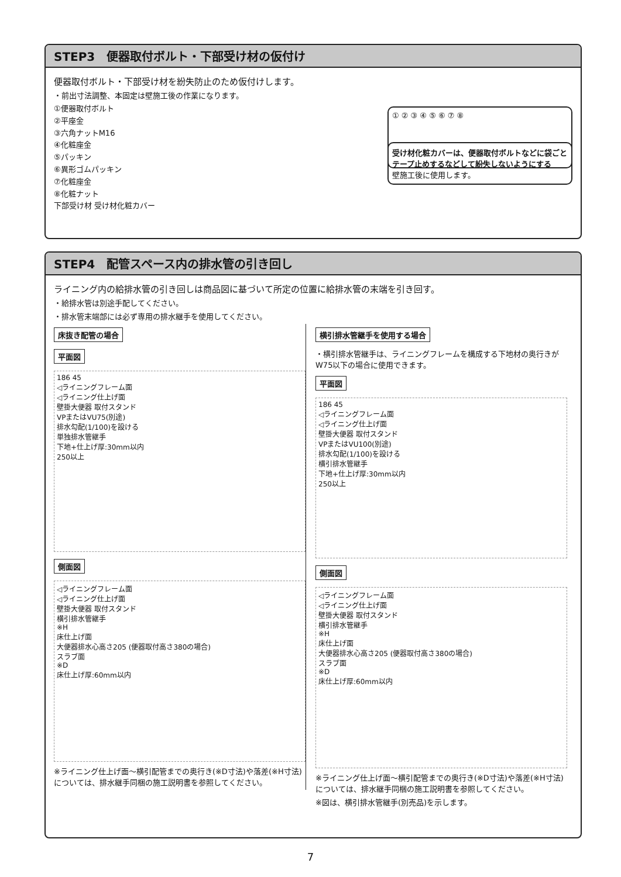STEP3　便器取付ボルト・下部受け材の仮付け
便器取付ボルト・下部受け材を紛失防止のため仮付けします。
・前出寸法調整、本固定は壁施工後の作業になります。
① ② ③ ④ ⑤ ⑥ ⑦ ⑧
①便器取付ボルト
②平座金
③六角ナットM16
④化粧座金
⑤パッキン
⑥異形ゴムパッキン
⑦化粧座金
⑧化粧ナット
下部受け材 受け材化粧カバー
受け材化粧カバーは、便器取付ボルトなどに袋ごとテープ止めするなどして紛失しないようにする
壁施工後に使用します。
STEP4　配管スペース内の排水管の引き回し
ライニング内の給排水管の引き回しは商品図に基づいて所定の位置に給排水管の末端を引き回す。
・給排水管は別途手配してください。
・排水管末端部には必ず専用の排水継手を使用してください。
床抜き配管の場合
平面図
186 45
◁ライニングフレーム面
◁ライニング仕上げ面
壁掛大便器 取付スタンド
VPまたはVU75(別途)
排水勾配(1/100)を設ける
単独排水管継手
下地+仕上げ厚:30mm以内
250以上
側面図
◁ライニングフレーム面
◁ライニング仕上げ面
壁掛大便器 取付スタンド
横引排水管継手
※H
床仕上げ面
大便器排水心高さ205 (便器取付高さ380の場合)
スラブ面
※D
床仕上げ厚:60mm以内
※ライニング仕上げ面～横引配管までの奥行き(※D寸法)や落差(※H寸法)については、排水継手同梱の施工説明書を参照してください。
横引排水管継手を使用する場合
・横引排水管継手は、ライニングフレームを構成する下地材の奥行きがW75以下の場合に使用できます。
平面図
186 45
◁ライニングフレーム面
◁ライニング仕上げ面
壁掛大便器 取付スタンド
VPまたはVU100(別途)
排水勾配(1/100)を設ける
横引排水管継手
下地+仕上げ厚:30mm以内
250以上
側面図
◁ライニングフレーム面
◁ライニング仕上げ面
壁掛大便器 取付スタンド
横引排水管継手
※H
床仕上げ面
大便器排水心高さ205 (便器取付高さ380の場合)
スラブ面
※D
床仕上げ厚:60mm以内
※ライニング仕上げ面～横引配管までの奥行き(※D寸法)や落差(※H寸法)については、排水継手同梱の施工説明書を参照してください。
※図は、横引排水管継手(別売品)を示します。
7